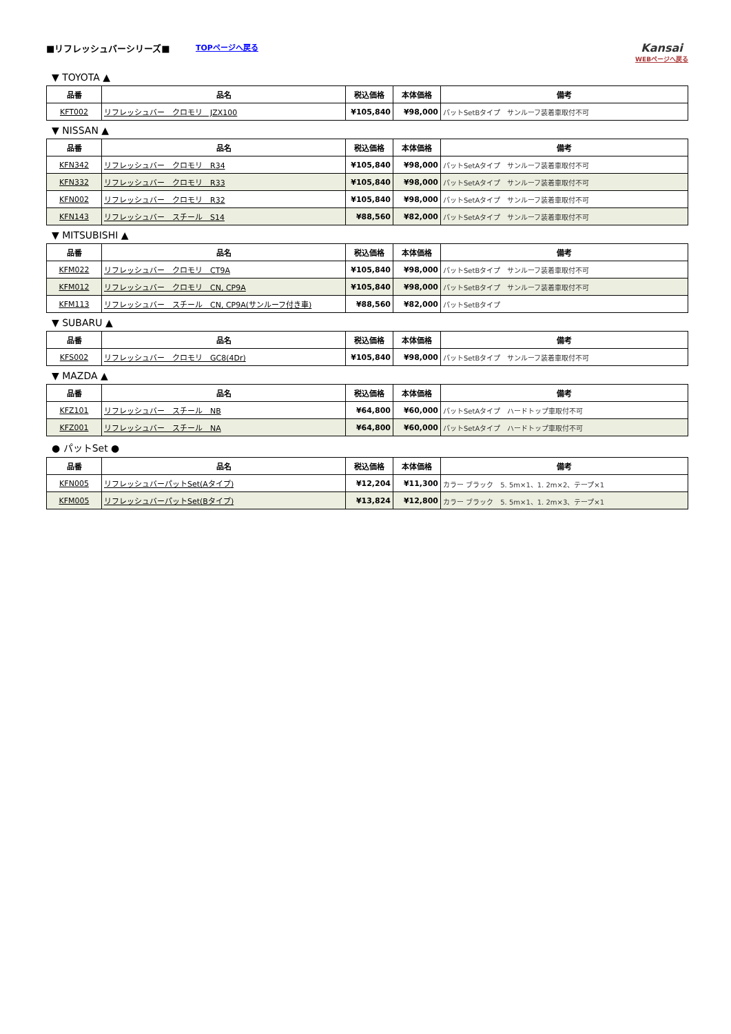■リフレッシュバーシリーズ■
TOPページへ戻る
Kansai
WEBページへ戻る
▼ TOYOTA ▲
| 品番 | 品名 | 税込価格 | 本体価格 | 備考 |
| --- | --- | --- | --- | --- |
| KFT002 | リフレッシュバー クロモリ JZX100 | ¥105,840 | ¥98,000 | パットSetBタイプ サンルーフ装着車取付不可 |
▼ NISSAN ▲
| 品番 | 品名 | 税込価格 | 本体価格 | 備考 |
| --- | --- | --- | --- | --- |
| KFN342 | リフレッシュバー クロモリ R34 | ¥105,840 | ¥98,000 | パットSetAタイプ サンルーフ装着車取付不可 |
| KFN332 | リフレッシュバー クロモリ R33 | ¥105,840 | ¥98,000 | パットSetAタイプ サンルーフ装着車取付不可 |
| KFN002 | リフレッシュバー クロモリ R32 | ¥105,840 | ¥98,000 | パットSetAタイプ サンルーフ装着車取付不可 |
| KFN143 | リフレッシュバー スチール S14 | ¥88,560 | ¥82,000 | パットSetAタイプ サンルーフ装着車取付不可 |
▼ MITSUBISHI ▲
| 品番 | 品名 | 税込価格 | 本体価格 | 備考 |
| --- | --- | --- | --- | --- |
| KFM022 | リフレッシュバー クロモリ CT9A | ¥105,840 | ¥98,000 | パットSetBタイプ サンルーフ装着車取付不可 |
| KFM012 | リフレッシュバー クロモリ CN, CP9A | ¥105,840 | ¥98,000 | パットSetBタイプ サンルーフ装着車取付不可 |
| KFM113 | リフレッシュバー スチール CN, CP9A(サンルーフ付き車) | ¥88,560 | ¥82,000 | パットSetBタイプ |
▼ SUBARU ▲
| 品番 | 品名 | 税込価格 | 本体価格 | 備考 |
| --- | --- | --- | --- | --- |
| KFS002 | リフレッシュバー クロモリ GC8(4Dr) | ¥105,840 | ¥98,000 | パットSetBタイプ サンルーフ装着車取付不可 |
▼ MAZDA ▲
| 品番 | 品名 | 税込価格 | 本体価格 | 備考 |
| --- | --- | --- | --- | --- |
| KFZ101 | リフレッシュバー スチール NB | ¥64,800 | ¥60,000 | パットSetAタイプ ハードトップ車取付不可 |
| KFZ001 | リフレッシュバー スチール NA | ¥64,800 | ¥60,000 | パットSetAタイプ ハードトップ車取付不可 |
● パットSet ●
| 品番 | 品名 | 税込価格 | 本体価格 | 備考 |
| --- | --- | --- | --- | --- |
| KFN005 | リフレッシュバーパットSet(Aタイプ) | ¥12,204 | ¥11,300 | カラー ブラック 5. 5m×1、1. 2m×2、テープ×1 |
| KFM005 | リフレッシュバーパットSet(Bタイプ) | ¥13,824 | ¥12,800 | カラー ブラック 5. 5m×1、1. 2m×3、テープ×1 |